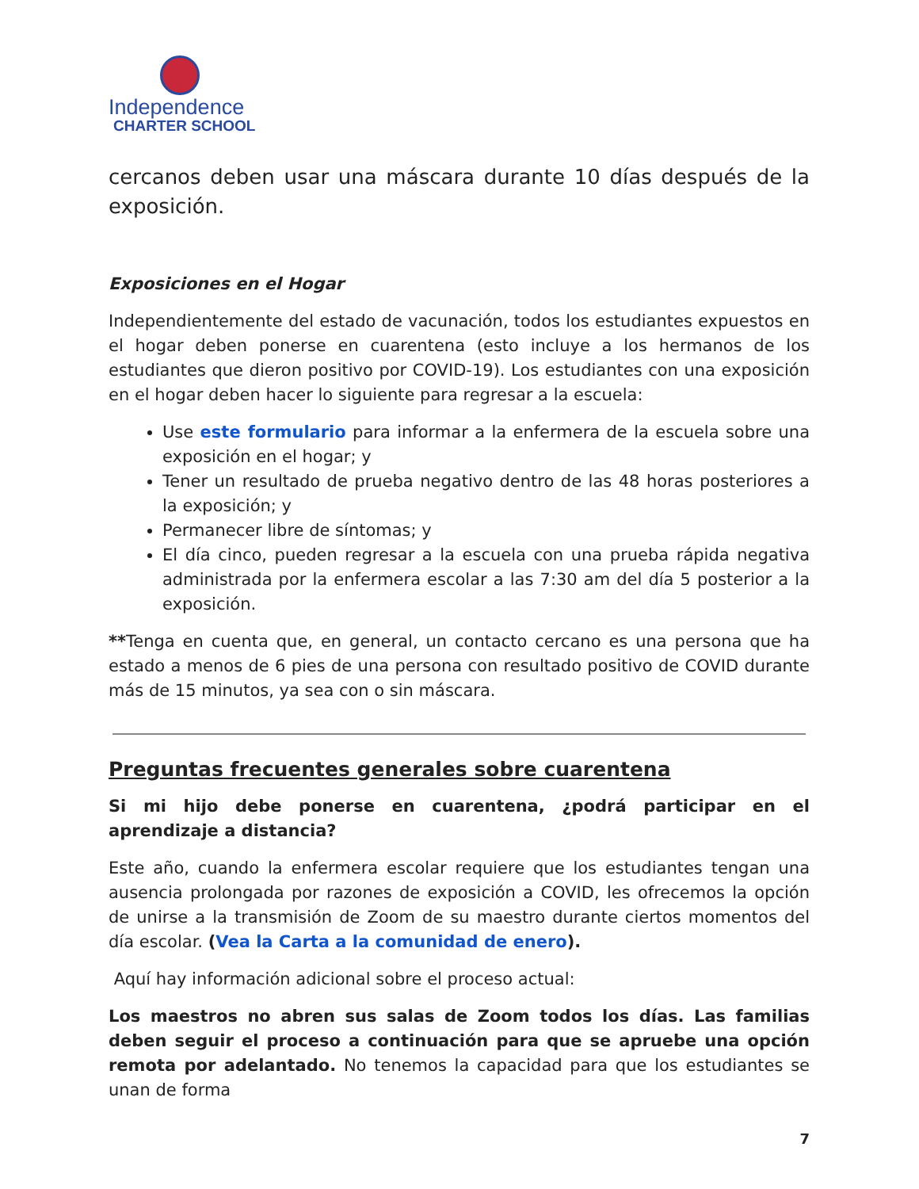Independence
CHARTER SCHOOL
cercanos deben usar una máscara durante 10 días después de la exposición.
Exposiciones en el Hogar
Independientemente del estado de vacunación, todos los estudiantes expuestos en el hogar deben ponerse en cuarentena (esto incluye a los hermanos de los estudiantes que dieron positivo por COVID-19). Los estudiantes con una exposición en el hogar deben hacer lo siguiente para regresar a la escuela:
Use este formulario para informar a la enfermera de la escuela sobre una exposición en el hogar; y
Tener un resultado de prueba negativo dentro de las 48 horas posteriores a la exposición; y
Permanecer libre de síntomas; y
El día cinco, pueden regresar a la escuela con una prueba rápida negativa administrada por la enfermera escolar a las 7:30 am del día 5 posterior a la exposición.
**Tenga en cuenta que, en general, un contacto cercano es una persona que ha estado a menos de 6 pies de una persona con resultado positivo de COVID durante más de 15 minutos, ya sea con o sin máscara.
Preguntas frecuentes generales sobre cuarentena
Si mi hijo debe ponerse en cuarentena, ¿podrá participar en el aprendizaje a distancia?
Este año, cuando la enfermera escolar requiere que los estudiantes tengan una ausencia prolongada por razones de exposición a COVID, les ofrecemos la opción de unirse a la transmisión de Zoom de su maestro durante ciertos momentos del día escolar. (Vea la Carta a la comunidad de enero).
Aquí hay información adicional sobre el proceso actual:
Los maestros no abren sus salas de Zoom todos los días. Las familias deben seguir el proceso a continuación para que se apruebe una opción remota por adelantado. No tenemos la capacidad para que los estudiantes se unan de forma
7